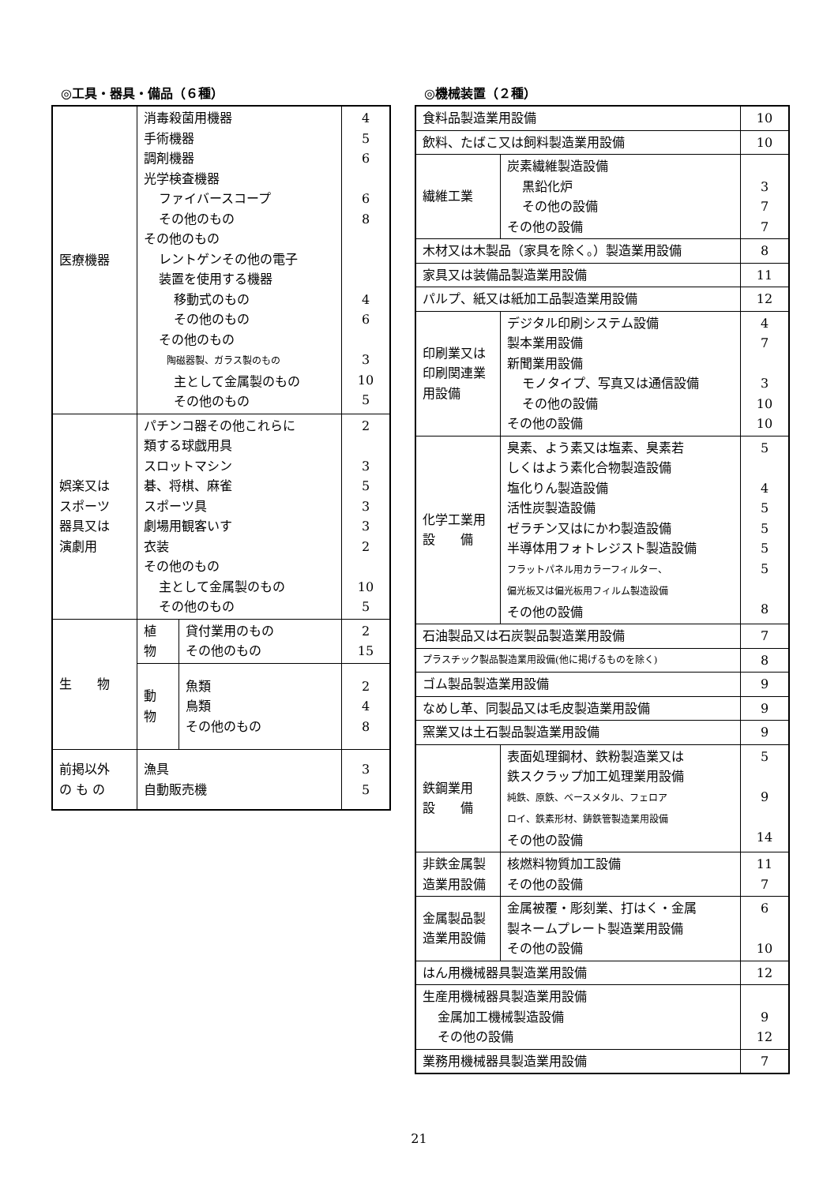◎工具・器具・備品（６種）
| 医療機器 | 消毒殺菌用機器 手術機器 調剤機器 光学検査機器 ファイバースコープ その他のもの その他のもの レントゲンその他の電子 装置を使用する機器 移動式のもの その他のもの その他のもの 陶磁器製、ガラス製のもの 主として金属製のもの その他のもの | | 4 5 6 6 8 4 6 3 10 5 |
| 娯楽又は スポーツ 器具又は 演劇用 | パチンコ器その他これらに 類する球戯用具 スロットマシン 碁、将棋、麻雀 スポーツ具 劇場用観客いす 衣装 その他のもの 主として金属製のもの その他のもの | | 2 3 5 3 3 2 10 5 |
| 生 物 | 植 物 | 貸付業用のもの その他のもの | 2 15 |
| | 動 物 | 魚類 鳥類 その他のもの | 2 4 8 |
| 前掲以外 の も の | 漁具 自動販売機 | | 3 5 |
◎機械装置（２種）
| 食料品製造業用設備 | | 10 |
| 飲料、たばこ又は飼料製造業用設備 | | 10 |
| 繊維工業 | 炭素繊維製造設備 黒鉛化炉 その他の設備 その他の設備 | 3 7 7 |
| 木材又は木製品（家具を除く。）製造業用設備 | | 8 |
| 家具又は装備品製造業用設備 | | 11 |
| パルプ、紙又は紙加工品製造業用設備 | | 12 |
| 印刷業又は 印刷関連業 用設備 | デジタル印刷システム設備 製本業用設備 新聞業用設備 モノタイプ、写真又は通信設備 その他の設備 その他の設備 | 4 7 3 10 10 |
| 化学工業用 設 備 | 臭素、よう素又は塩素、臭素若 しくはよう素化合物製造設備 塩化りん製造設備 活性炭製造設備 ゼラチン又はにかわ製造設備 半導体用フォトレジスト製造設備 フラットパネル用カラーフィルター、 偏光板又は偏光板用フィルム製造設備 その他の設備 | 5 4 5 5 5 5 8 |
| 石油製品又は石炭製品製造業用設備 | | 7 |
| プラスチック製品製造業用設備(他に掲げるものを除く) | | 8 |
| ゴム製品製造業用設備 | | 9 |
| なめし革、同製品又は毛皮製造業用設備 | | 9 |
| 窯業又は土石製品製造業用設備 | | 9 |
| 鉄鋼業用 設 備 | 表面処理鋼材、鉄粉製造業又は 鉄スクラップ加工処理業用設備 純鉄、原鉄、ベースメタル、フェロア ロイ、鉄素形材、鋳鉄管製造業用設備 その他の設備 | 5 9 14 |
| 非鉄金属製 造業用設備 | 核燃料物質加工設備 その他の設備 | 11 7 |
| 金属製品製 造業用設備 | 金属被覆・彫刻業、打はく・金属 製ネームプレート製造業用設備 その他の設備 | 6 10 |
| はん用機械器具製造業用設備 | | 12 |
| 生産用機械器具製造業用設備 金属加工機械製造設備 その他の設備 | | 9 12 |
| 業務用機械器具製造業用設備 | | 7 |
21